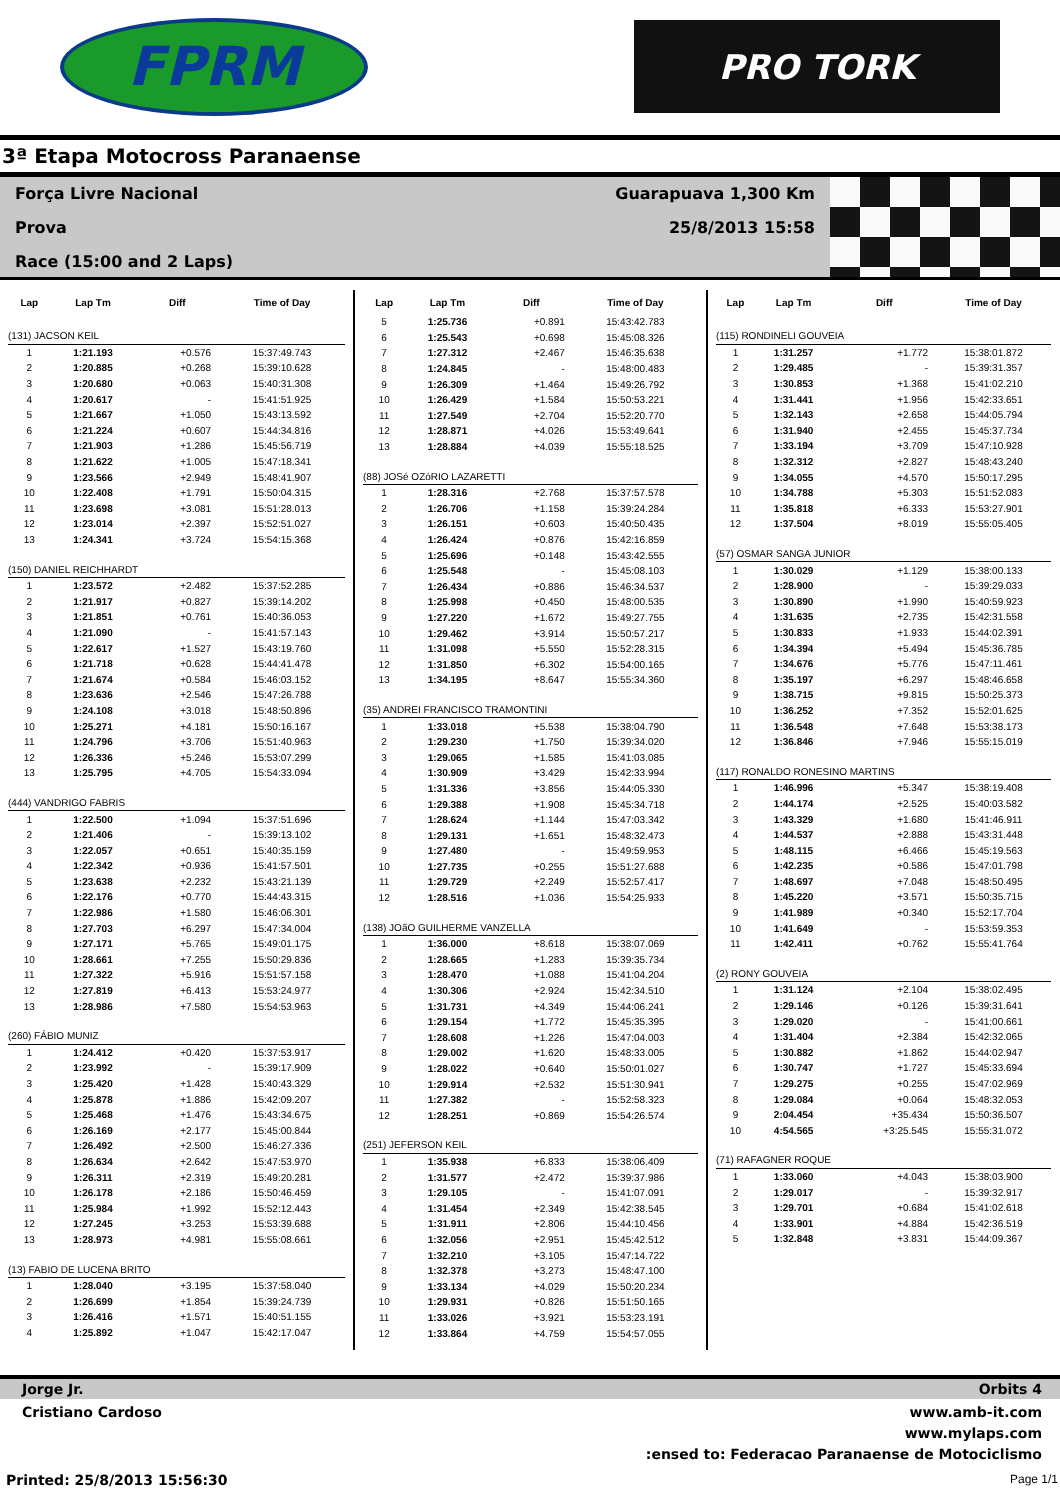FPRM
PRO TORK
3ª Etapa Motocross Paranaense
Força Livre Nacional
Prova
Race (15:00 and 2 Laps)
Guarapuava 1,300 Km
25/8/2013 15:58
| Lap | Lap Tm | Diff | Time of Day |
| --- | --- | --- | --- |
| (131) JACSON KEIL | | | |
| 1 | 1:21.193 | +0.576 | 15:37:49.743 |
| 2 | 1:20.885 | +0.268 | 15:39:10.628 |
| 3 | 1:20.680 | +0.063 | 15:40:31.308 |
| 4 | 1:20.617 | - | 15:41:51.925 |
| 5 | 1:21.667 | +1.050 | 15:43:13.592 |
| 6 | 1:21.224 | +0.607 | 15:44:34.816 |
| 7 | 1:21.903 | +1.286 | 15:45:56.719 |
| 8 | 1:21.622 | +1.005 | 15:47:18.341 |
| 9 | 1:23.566 | +2.949 | 15:48:41.907 |
| 10 | 1:22.408 | +1.791 | 15:50:04.315 |
| 11 | 1:23.698 | +3.081 | 15:51:28.013 |
| 12 | 1:23.014 | +2.397 | 15:52:51.027 |
| 13 | 1:24.341 | +3.724 | 15:54:15.368 |
| (150) DANIEL REICHHARDT | | | |
| 1 | 1:23.572 | +2.482 | 15:37:52.285 |
| 2 | 1:21.917 | +0.827 | 15:39:14.202 |
| 3 | 1:21.851 | +0.761 | 15:40:36.053 |
| 4 | 1:21.090 | - | 15:41:57.143 |
| 5 | 1:22.617 | +1.527 | 15:43:19.760 |
| 6 | 1:21.718 | +0.628 | 15:44:41.478 |
| 7 | 1:21.674 | +0.584 | 15:46:03.152 |
| 8 | 1:23.636 | +2.546 | 15:47:26.788 |
| 9 | 1:24.108 | +3.018 | 15:48:50.896 |
| 10 | 1:25.271 | +4.181 | 15:50:16.167 |
| 11 | 1:24.796 | +3.706 | 15:51:40.963 |
| 12 | 1:26.336 | +5.246 | 15:53:07.299 |
| 13 | 1:25.795 | +4.705 | 15:54:33.094 |
| (444) VANDRIGO FABRIS | | | |
| 1 | 1:22.500 | +1.094 | 15:37:51.696 |
| 2 | 1:21.406 | - | 15:39:13.102 |
| 3 | 1:22.057 | +0.651 | 15:40:35.159 |
| 4 | 1:22.342 | +0.936 | 15:41:57.501 |
| 5 | 1:23.638 | +2.232 | 15:43:21.139 |
| 6 | 1:22.176 | +0.770 | 15:44:43.315 |
| 7 | 1:22.986 | +1.580 | 15:46:06.301 |
| 8 | 1:27.703 | +6.297 | 15:47:34.004 |
| 9 | 1:27.171 | +5.765 | 15:49:01.175 |
| 10 | 1:28.661 | +7.255 | 15:50:29.836 |
| 11 | 1:27.322 | +5.916 | 15:51:57.158 |
| 12 | 1:27.819 | +6.413 | 15:53:24.977 |
| 13 | 1:28.986 | +7.580 | 15:54:53.963 |
| (260) FÁBIO MUNIZ | | | |
| 1 | 1:24.412 | +0.420 | 15:37:53.917 |
| 2 | 1:23.992 | - | 15:39:17.909 |
| 3 | 1:25.420 | +1.428 | 15:40:43.329 |
| 4 | 1:25.878 | +1.886 | 15:42:09.207 |
| 5 | 1:25.468 | +1.476 | 15:43:34.675 |
| 6 | 1:26.169 | +2.177 | 15:45:00.844 |
| 7 | 1:26.492 | +2.500 | 15:46:27.336 |
| 8 | 1:26.634 | +2.642 | 15:47:53.970 |
| 9 | 1:26.311 | +2.319 | 15:49:20.281 |
| 10 | 1:26.178 | +2.186 | 15:50:46.459 |
| 11 | 1:25.984 | +1.992 | 15:52:12.443 |
| 12 | 1:27.245 | +3.253 | 15:53:39.688 |
| 13 | 1:28.973 | +4.981 | 15:55:08.661 |
| (13) FABIO DE LUCENA BRITO | | | |
| 1 | 1:28.040 | +3.195 | 15:37:58.040 |
| 2 | 1:26.699 | +1.854 | 15:39:24.739 |
| 3 | 1:26.416 | +1.571 | 15:40:51.155 |
| 4 | 1:25.892 | +1.047 | 15:42:17.047 |
| Lap | Lap Tm | Diff | Time of Day |
| --- | --- | --- | --- |
| 5 | 1:25.736 | +0.891 | 15:43:42.783 |
| 6 | 1:25.543 | +0.698 | 15:45:08.326 |
| 7 | 1:27.312 | +2.467 | 15:46:35.638 |
| 8 | 1:24.845 | - | 15:48:00.483 |
| 9 | 1:26.309 | +1.464 | 15:49:26.792 |
| 10 | 1:26.429 | +1.584 | 15:50:53.221 |
| 11 | 1:27.549 | +2.704 | 15:52:20.770 |
| 12 | 1:28.871 | +4.026 | 15:53:49.641 |
| 13 | 1:28.884 | +4.039 | 15:55:18.525 |
| (88) JOSé OZóRIO LAZARETTI | | | |
| 1 | 1:28.316 | +2.768 | 15:37:57.578 |
| 2 | 1:26.706 | +1.158 | 15:39:24.284 |
| 3 | 1:26.151 | +0.603 | 15:40:50.435 |
| 4 | 1:26.424 | +0.876 | 15:42:16.859 |
| 5 | 1:25.696 | +0.148 | 15:43:42.555 |
| 6 | 1:25.548 | - | 15:45:08.103 |
| 7 | 1:26.434 | +0.886 | 15:46:34.537 |
| 8 | 1:25.998 | +0.450 | 15:48:00.535 |
| 9 | 1:27.220 | +1.672 | 15:49:27.755 |
| 10 | 1:29.462 | +3.914 | 15:50:57.217 |
| 11 | 1:31.098 | +5.550 | 15:52:28.315 |
| 12 | 1:31.850 | +6.302 | 15:54:00.165 |
| 13 | 1:34.195 | +8.647 | 15:55:34.360 |
| (35) ANDREI FRANCISCO TRAMONTINI | | | |
| 1 | 1:33.018 | +5.538 | 15:38:04.790 |
| 2 | 1:29.230 | +1.750 | 15:39:34.020 |
| 3 | 1:29.065 | +1.585 | 15:41:03.085 |
| 4 | 1:30.909 | +3.429 | 15:42:33.994 |
| 5 | 1:31.336 | +3.856 | 15:44:05.330 |
| 6 | 1:29.388 | +1.908 | 15:45:34.718 |
| 7 | 1:28.624 | +1.144 | 15:47:03.342 |
| 8 | 1:29.131 | +1.651 | 15:48:32.473 |
| 9 | 1:27.480 | - | 15:49:59.953 |
| 10 | 1:27.735 | +0.255 | 15:51:27.688 |
| 11 | 1:29.729 | +2.249 | 15:52:57.417 |
| 12 | 1:28.516 | +1.036 | 15:54:25.933 |
| (138) JOãO GUILHERME VANZELLA | | | |
| 1 | 1:36.000 | +8.618 | 15:38:07.069 |
| 2 | 1:28.665 | +1.283 | 15:39:35.734 |
| 3 | 1:28.470 | +1.088 | 15:41:04.204 |
| 4 | 1:30.306 | +2.924 | 15:42:34.510 |
| 5 | 1:31.731 | +4.349 | 15:44:06.241 |
| 6 | 1:29.154 | +1.772 | 15:45:35.395 |
| 7 | 1:28.608 | +1.226 | 15:47:04.003 |
| 8 | 1:29.002 | +1.620 | 15:48:33.005 |
| 9 | 1:28.022 | +0.640 | 15:50:01.027 |
| 10 | 1:29.914 | +2.532 | 15:51:30.941 |
| 11 | 1:27.382 | - | 15:52:58.323 |
| 12 | 1:28.251 | +0.869 | 15:54:26.574 |
| (251) JEFERSON KEIL | | | |
| 1 | 1:35.938 | +6.833 | 15:38:06.409 |
| 2 | 1:31.577 | +2.472 | 15:39:37.986 |
| 3 | 1:29.105 | - | 15:41:07.091 |
| 4 | 1:31.454 | +2.349 | 15:42:38.545 |
| 5 | 1:31.911 | +2.806 | 15:44:10.456 |
| 6 | 1:32.056 | +2.951 | 15:45:42.512 |
| 7 | 1:32.210 | +3.105 | 15:47:14.722 |
| 8 | 1:32.378 | +3.273 | 15:48:47.100 |
| 9 | 1:33.134 | +4.029 | 15:50:20.234 |
| 10 | 1:29.931 | +0.826 | 15:51:50.165 |
| 11 | 1:33.026 | +3.921 | 15:53:23.191 |
| 12 | 1:33.864 | +4.759 | 15:54:57.055 |
| Lap | Lap Tm | Diff | Time of Day |
| --- | --- | --- | --- |
| (115) RONDINELI GOUVEIA | | | |
| 1 | 1:31.257 | +1.772 | 15:38:01.872 |
| 2 | 1:29.485 | - | 15:39:31.357 |
| 3 | 1:30.853 | +1.368 | 15:41:02.210 |
| 4 | 1:31.441 | +1.956 | 15:42:33.651 |
| 5 | 1:32.143 | +2.658 | 15:44:05.794 |
| 6 | 1:31.940 | +2.455 | 15:45:37.734 |
| 7 | 1:33.194 | +3.709 | 15:47:10.928 |
| 8 | 1:32.312 | +2.827 | 15:48:43.240 |
| 9 | 1:34.055 | +4.570 | 15:50:17.295 |
| 10 | 1:34.788 | +5.303 | 15:51:52.083 |
| 11 | 1:35.818 | +6.333 | 15:53:27.901 |
| 12 | 1:37.504 | +8.019 | 15:55:05.405 |
| (57) OSMAR SANGA JUNIOR | | | |
| 1 | 1:30.029 | +1.129 | 15:38:00.133 |
| 2 | 1:28.900 | - | 15:39:29.033 |
| 3 | 1:30.890 | +1.990 | 15:40:59.923 |
| 4 | 1:31.635 | +2.735 | 15:42:31.558 |
| 5 | 1:30.833 | +1.933 | 15:44:02.391 |
| 6 | 1:34.394 | +5.494 | 15:45:36.785 |
| 7 | 1:34.676 | +5.776 | 15:47:11.461 |
| 8 | 1:35.197 | +6.297 | 15:48:46.658 |
| 9 | 1:38.715 | +9.815 | 15:50:25.373 |
| 10 | 1:36.252 | +7.352 | 15:52:01.625 |
| 11 | 1:36.548 | +7.648 | 15:53:38.173 |
| 12 | 1:36.846 | +7.946 | 15:55:15.019 |
| (117) RONALDO RONESINO MARTINS | | | |
| 1 | 1:46.996 | +5.347 | 15:38:19.408 |
| 2 | 1:44.174 | +2.525 | 15:40:03.582 |
| 3 | 1:43.329 | +1.680 | 15:41:46.911 |
| 4 | 1:44.537 | +2.888 | 15:43:31.448 |
| 5 | 1:48.115 | +6.466 | 15:45:19.563 |
| 6 | 1:42.235 | +0.586 | 15:47:01.798 |
| 7 | 1:48.697 | +7.048 | 15:48:50.495 |
| 8 | 1:45.220 | +3.571 | 15:50:35.715 |
| 9 | 1:41.989 | +0.340 | 15:52:17.704 |
| 10 | 1:41.649 | - | 15:53:59.353 |
| 11 | 1:42.411 | +0.762 | 15:55:41.764 |
| (2) RONY GOUVEIA | | | |
| 1 | 1:31.124 | +2.104 | 15:38:02.495 |
| 2 | 1:29.146 | +0.126 | 15:39:31.641 |
| 3 | 1:29.020 | - | 15:41:00.661 |
| 4 | 1:31.404 | +2.384 | 15:42:32.065 |
| 5 | 1:30.882 | +1.862 | 15:44:02.947 |
| 6 | 1:30.747 | +1.727 | 15:45:33.694 |
| 7 | 1:29.275 | +0.255 | 15:47:02.969 |
| 8 | 1:29.084 | +0.064 | 15:48:32.053 |
| 9 | 2:04.454 | +35.434 | 15:50:36.507 |
| 10 | 4:54.565 | +3:25.545 | 15:55:31.072 |
| (71) RAFAGNER ROQUE | | | |
| 1 | 1:33.060 | +4.043 | 15:38:03.900 |
| 2 | 1:29.017 | - | 15:39:32.917 |
| 3 | 1:29.701 | +0.684 | 15:41:02.618 |
| 4 | 1:33.901 | +4.884 | 15:42:36.519 |
| 5 | 1:32.848 | +3.831 | 15:44:09.367 |
Jorge Jr. Orbits 4
Cristiano Cardoso www.amb-it.com
www.mylaps.com
:ensed to: Federacao Paranaense de Motociclismo
Printed: 25/8/2013 15:56:30 Page 1/1